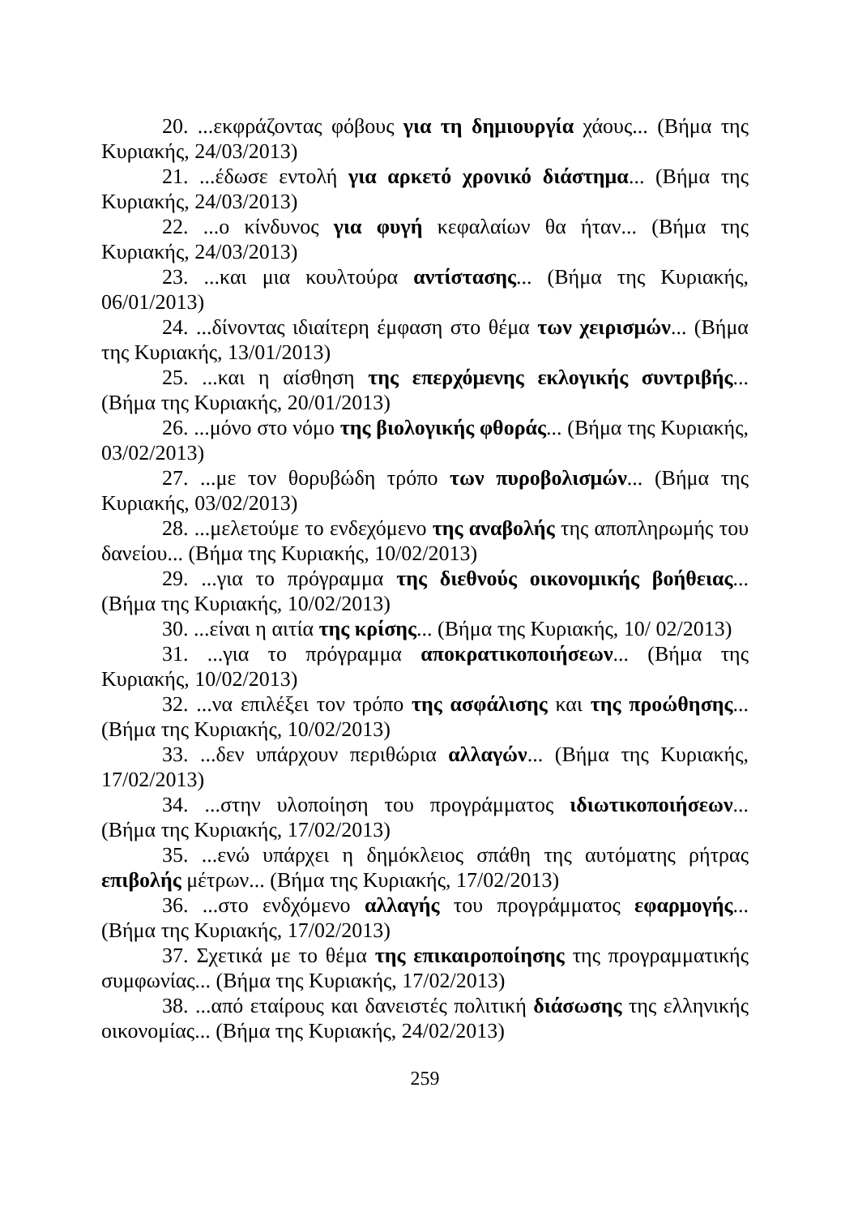20. ...εκφράζοντας φόβους για τη δημιουργία χάους... (Βήμα της Κυριακής, 24/03/2013)
21. ...έδωσε εντολή για αρκετό χρονικό διάστημα... (Βήμα της Κυριακής, 24/03/2013)
22. ...ο κίνδυνος για φυγή κεφαλαίων θα ήταν... (Βήμα της Κυριακής, 24/03/2013)
23. ...και μια κουλτούρα αντίστασης... (Βήμα της Κυριακής, 06/01/2013)
24. ...δίνοντας ιδιαίτερη έμφαση στο θέμα των χειρισμών... (Βήμα της Κυριακής, 13/01/2013)
25. ...και η αίσθηση της επερχόμενης εκλογικής συντριβής... (Βήμα της Κυριακής, 20/01/2013)
26. ...μόνο στο νόμο της βιολογικής φθοράς... (Βήμα της Κυριακής, 03/02/2013)
27. ...με τον θορυβώδη τρόπο των πυροβολισμών... (Βήμα της Κυριακής, 03/02/2013)
28. ...μελετούμε το ενδεχόμενο της αναβολής της αποπληρωμής του δανείου... (Βήμα της Κυριακής, 10/02/2013)
29. ...για το πρόγραμμα της διεθνούς οικονομικής βοήθειας... (Βήμα της Κυριακής, 10/02/2013)
30. ...είναι η αιτία της κρίσης... (Βήμα της Κυριακής, 10/ 02/2013)
31. ...για το πρόγραμμα αποκρατικοποιήσεων... (Βήμα της Κυριακής, 10/02/2013)
32. ...να επιλέξει τον τρόπο της ασφάλισης και της προώθησης... (Βήμα της Κυριακής, 10/02/2013)
33. ...δεν υπάρχουν περιθώρια αλλαγών... (Βήμα της Κυριακής, 17/02/2013)
34. ...στην υλοποίηση του προγράμματος ιδιωτικοποιήσεων... (Βήμα της Κυριακής, 17/02/2013)
35. ...ενώ υπάρχει η δημόκλειος σπάθη της αυτόματης ρήτρας επιβολής μέτρων... (Βήμα της Κυριακής, 17/02/2013)
36. ...στο ενδχόμενο αλλαγής του προγράμματος εφαρμογής... (Βήμα της Κυριακής, 17/02/2013)
37. Σχετικά με το θέμα της επικαιροποίησης της προγραμματικής συμφωνίας... (Βήμα της Κυριακής, 17/02/2013)
38. ...από εταίρους και δανειστές πολιτική διάσωσης της ελληνικής οικονομίας... (Βήμα της Κυριακής, 24/02/2013)
259